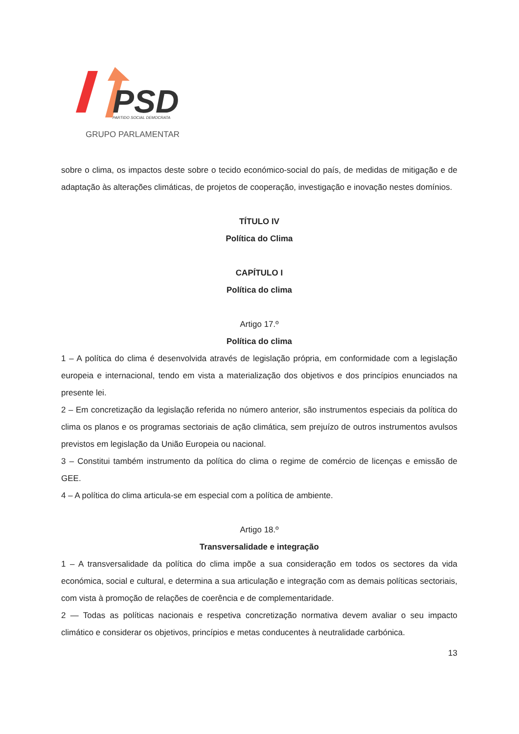PSD
PARTIDO SOCIAL DEMOCRATA
GRUPO PARLAMENTAR
sobre o clima, os impactos deste sobre o tecido económico-social do país, de medidas de mitigação e de adaptação às alterações climáticas, de projetos de cooperação, investigação e inovação nestes domínios.
TÍTULO IV
Política do Clima
CAPÍTULO I
Política do clima
Artigo 17.º
Política do clima
1 – A política do clima é desenvolvida através de legislação própria, em conformidade com a legislação europeia e internacional, tendo em vista a materialização dos objetivos e dos princípios enunciados na presente lei.
2 – Em concretização da legislação referida no número anterior, são instrumentos especiais da política do clima os planos e os programas sectoriais de ação climática, sem prejuízo de outros instrumentos avulsos previstos em legislação da União Europeia ou nacional.
3 – Constitui também instrumento da política do clima o regime de comércio de licenças e emissão de GEE.
4 – A política do clima articula-se em especial com a política de ambiente.
Artigo 18.º
Transversalidade e integração
1 – A transversalidade da política do clima impõe a sua consideração em todos os sectores da vida económica, social e cultural, e determina a sua articulação e integração com as demais políticas sectoriais, com vista à promoção de relações de coerência e de complementaridade.
2 — Todas as políticas nacionais e respetiva concretização normativa devem avaliar o seu impacto climático e considerar os objetivos, princípios e metas conducentes à neutralidade carbónica.
13